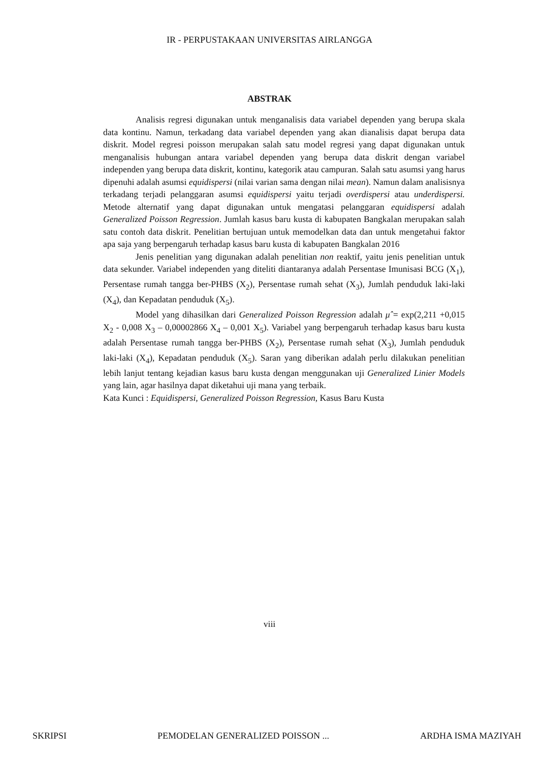IR - PERPUSTAKAAN UNIVERSITAS AIRLANGGA
ABSTRAK
Analisis regresi digunakan untuk menganalisis data variabel dependen yang berupa skala data kontinu. Namun, terkadang data variabel dependen yang akan dianalisis dapat berupa data diskrit. Model regresi poisson merupakan salah satu model regresi yang dapat digunakan untuk menganalisis hubungan antara variabel dependen yang berupa data diskrit dengan variabel independen yang berupa data diskrit, kontinu, kategorik atau campuran. Salah satu asumsi yang harus dipenuhi adalah asumsi equidispersi (nilai varian sama dengan nilai mean). Namun dalam analisisnya terkadang terjadi pelanggaran asumsi equidispersi yaitu terjadi overdispersi atau underdispersi. Metode alternatif yang dapat digunakan untuk mengatasi pelanggaran equidispersi adalah Generalized Poisson Regression. Jumlah kasus baru kusta di kabupaten Bangkalan merupakan salah satu contoh data diskrit. Penelitian bertujuan untuk memodelkan data dan untuk mengetahui faktor apa saja yang berpengaruh terhadap kasus baru kusta di kabupaten Bangkalan 2016
Jenis penelitian yang digunakan adalah penelitian non reaktif, yaitu jenis penelitian untuk data sekunder. Variabel independen yang diteliti diantaranya adalah Persentase Imunisasi BCG (X<sub>1</sub>), Persentase rumah tangga ber-PHBS (X<sub>2</sub>), Persentase rumah sehat (X<sub>3</sub>), Jumlah penduduk laki-laki (X<sub>4</sub>), dan Kepadatan penduduk (X<sub>5</sub>).
Model yang dihasilkan dari Generalized Poisson Regression adalah μ̂ = exp(2,211 +0,015 X<sub>2</sub> - 0,008 X<sub>3</sub> – 0,00002866 X<sub>4</sub> – 0,001 X<sub>5</sub>). Variabel yang berpengaruh terhadap kasus baru kusta adalah Persentase rumah tangga ber-PHBS (X<sub>2</sub>), Persentase rumah sehat (X<sub>3</sub>), Jumlah penduduk laki-laki (X<sub>4</sub>), Kepadatan penduduk (X<sub>5</sub>). Saran yang diberikan adalah perlu dilakukan penelitian lebih lanjut tentang kejadian kasus baru kusta dengan menggunakan uji Generalized Linier Models yang lain, agar hasilnya dapat diketahui uji mana yang terbaik.
Kata Kunci : Equidispersi, Generalized Poisson Regression, Kasus Baru Kusta
viii
SKRIPSI PEMODELAN GENERALIZED POISSON ... ARDHA ISMA MAZIYAH